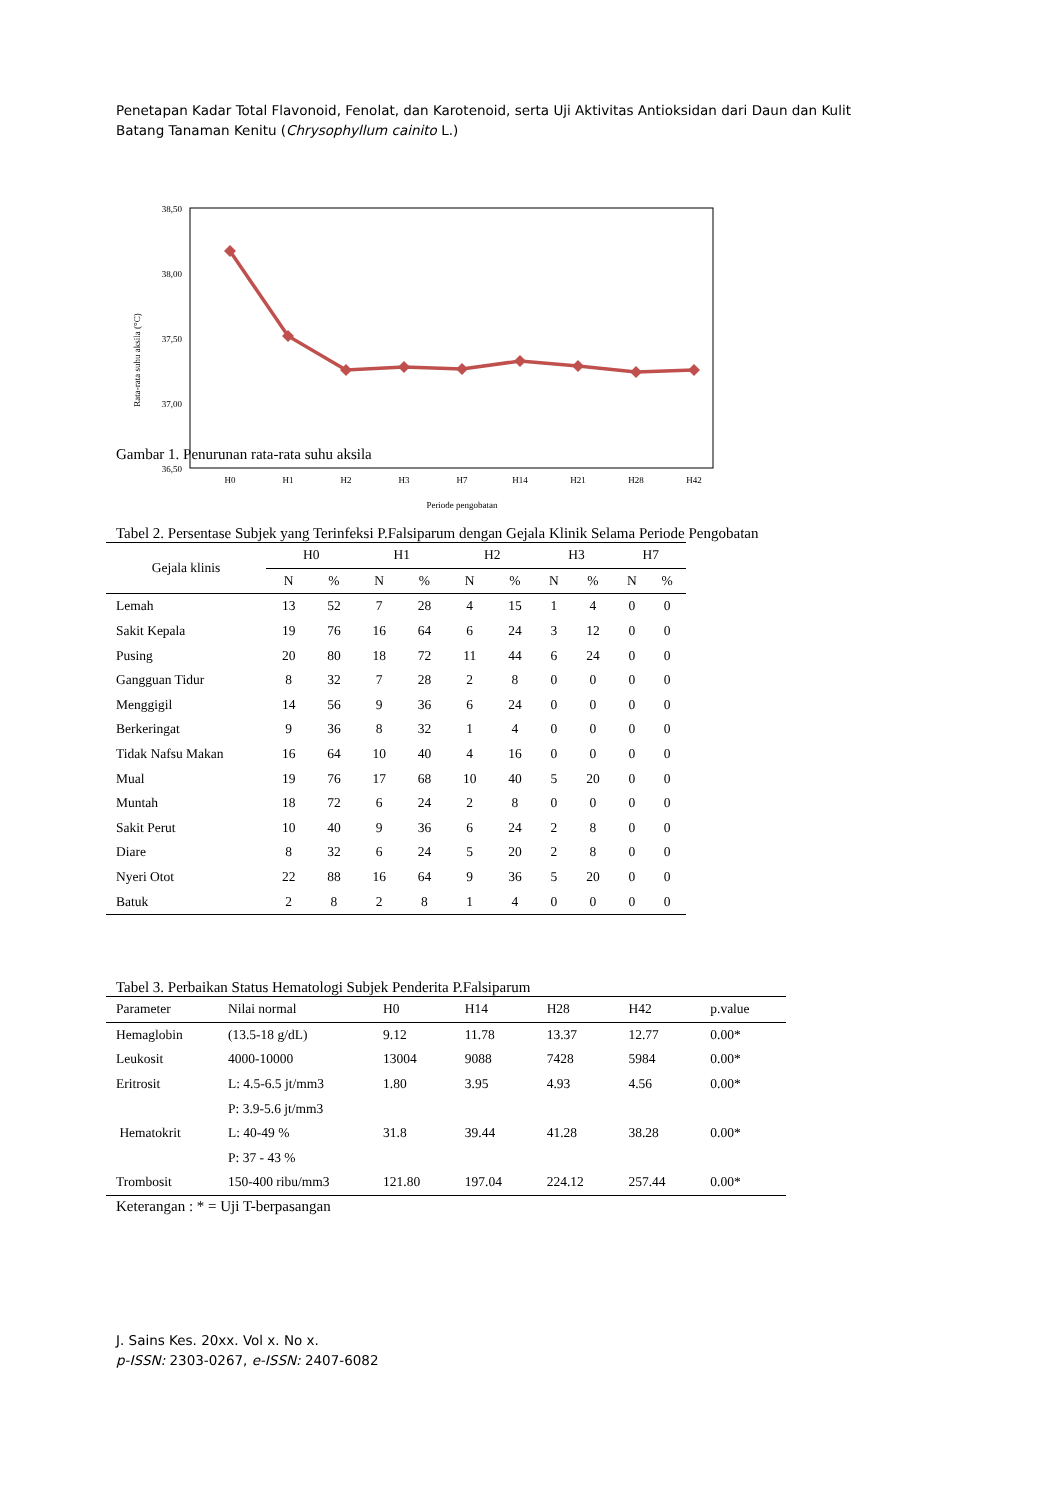Penetapan Kadar Total Flavonoid, Fenolat, dan Karotenoid, serta Uji Aktivitas Antioksidan dari Daun dan Kulit Batang Tanaman Kenitu (Chrysophyllum cainito L.)
38,50
38,00
37,50
37,00
36,50
Rata-rata suhu aksila (°C)
H0
H1
H2
H3
H7
H14
H21
H28
H42
Periode pengobatan
Gambar 1. Penurunan rata-rata suhu aksila
Tabel 2. Persentase Subjek yang Terinfeksi P.Falsiparum dengan Gejala Klinik Selama Periode Pengobatan
| Gejala klinis | H0 | | H1 | | H2 | | H3 | | H7 | |
| --- | --- | --- | --- | --- | --- | --- | --- | --- | --- | --- |
| | N | % | N | % | N | % | N | % | N | % |
| Lemah | 13 | 52 | 7 | 28 | 4 | 15 | 1 | 4 | 0 | 0 |
| Sakit Kepala | 19 | 76 | 16 | 64 | 6 | 24 | 3 | 12 | 0 | 0 |
| Pusing | 20 | 80 | 18 | 72 | 11 | 44 | 6 | 24 | 0 | 0 |
| Gangguan Tidur | 8 | 32 | 7 | 28 | 2 | 8 | 0 | 0 | 0 | 0 |
| Menggigil | 14 | 56 | 9 | 36 | 6 | 24 | 0 | 0 | 0 | 0 |
| Berkeringat | 9 | 36 | 8 | 32 | 1 | 4 | 0 | 0 | 0 | 0 |
| Tidak Nafsu Makan | 16 | 64 | 10 | 40 | 4 | 16 | 0 | 0 | 0 | 0 |
| Mual | 19 | 76 | 17 | 68 | 10 | 40 | 5 | 20 | 0 | 0 |
| Muntah | 18 | 72 | 6 | 24 | 2 | 8 | 0 | 0 | 0 | 0 |
| Sakit Perut | 10 | 40 | 9 | 36 | 6 | 24 | 2 | 8 | 0 | 0 |
| Diare | 8 | 32 | 6 | 24 | 5 | 20 | 2 | 8 | 0 | 0 |
| Nyeri Otot | 22 | 88 | 16 | 64 | 9 | 36 | 5 | 20 | 0 | 0 |
| Batuk | 2 | 8 | 2 | 8 | 1 | 4 | 0 | 0 | 0 | 0 |
Tabel 3. Perbaikan Status Hematologi Subjek Penderita P.Falsiparum
| Parameter | Nilai normal | H0 | H14 | H28 | H42 | p.value |
| --- | --- | --- | --- | --- | --- | --- |
| Hemaglobin | (13.5-18 g/dL) | 9.12 | 11.78 | 13.37 | 12.77 | 0.00* |
| Leukosit | 4000-10000 | 13004 | 9088 | 7428 | 5984 | 0.00* |
| Eritrosit | L: 4.5-6.5 jt/mm3 | 1.80 | 3.95 | 4.93 | 4.56 | 0.00* |
| | P: 3.9-5.6 jt/mm3 | | | | | |
| Hematokrit | L: 40-49 % | 31.8 | 39.44 | 41.28 | 38.28 | 0.00* |
| | P: 37 - 43 % | | | | | |
| Trombosit | 150-400 ribu/mm3 | 121.80 | 197.04 | 224.12 | 257.44 | 0.00* |
Keterangan : * = Uji T-berpasangan
J. Sains Kes. 20xx. Vol x. No x.
p-ISSN: 2303-0267, e-ISSN: 2407-6082